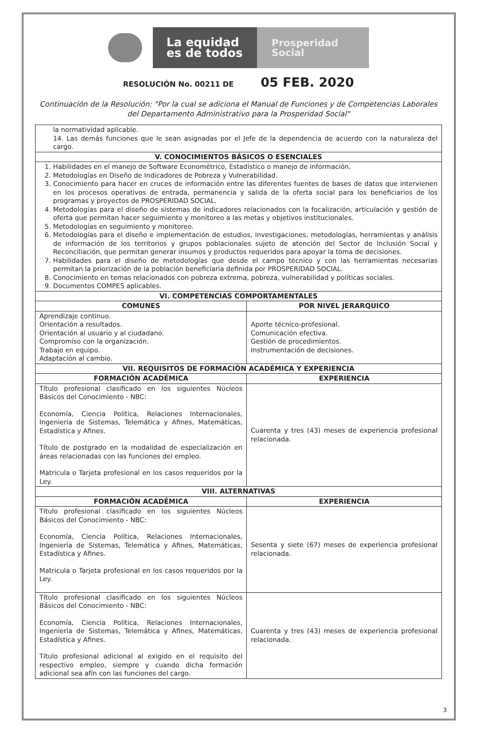La equidad es de todos
Prosperidad Social
RESOLUCIÓN No. 00211 DE 05 FEB. 2020
Continuación de la Resolución: "Por la cual se adiciona el Manual de Funciones y de Competencias Laborales del Departamento Administrativo para la Prosperidad Social"
| la normatividad aplicable. 14. Las demás funciones que le sean asignadas por el Jefe de la dependencia de acuerdo con la naturaleza del cargo. | |
| V. CONOCIMIENTOS BÁSICOS O ESENCIALES | |
| 1. Habilidades en el manejo de Software Econométrico, Estadístico o manejo de información. 2. Metodologías en Diseño de Indicadores de Pobreza y Vulnerabilidad. 3. Conocimiento para hacer en cruces de información entre las diferentes fuentes de bases de datos que intervienen en los procesos operativos de entrada, permanencia y salida de la oferta social para los beneficiarios de los programas y proyectos de PROSPERIDAD SOCIAL. 4. Metodologías para el diseño de sistemas de indicadores relacionados con la focalización, articulación y gestión de oferta que permitan hacer seguimiento y monitoreo a las metas y objetivos institucionales. 5. Metodologías en seguimiento y monitoreo. 6. Metodologías para el diseño e implementación de estudios, investigaciones, metodologías, herramientas y análisis de información de los territorios y grupos poblacionales sujeto de atención del Sector de Inclusión Social y Reconciliación, que permitan generar insumos y productos requeridos para apoyar la toma de decisiones. 7. Habilidades para el diseño de metodologías que desde el campo técnico y con las herramientas necesarias permitan la priorización de la población beneficiaria definida por PROSPERIDAD SOCIAL. 8. Conocimiento en temas relacionados con pobreza extrema, pobreza, vulnerabilidad y políticas sociales. 9. Documentos COMPES aplicables. | |
| VI. COMPETENCIAS COMPORTAMENTALES | |
| COMUNES | POR NIVEL JERARQUICO |
| Aprendizaje continuo. Orientación a resultados. Orientación al usuario y al ciudadano. Compromiso con la organización. Trabajo en equipo. Adaptación al cambio. | Aporte técnico-profesional. Comunicación efectiva. Gestión de procedimientos. Instrumentación de decisiones. |
| VII. REQUISITOS DE FORMACIÓN ACADÉMICA Y EXPERIENCIA | |
| FORMACIÓN ACADÉMICA | EXPERIENCIA |
| Título profesional clasificado en los siguientes Núcleos Básicos del Conocimiento - NBC: Economía, Ciencia Política, Relaciones Internacionales, Ingeniería de Sistemas, Telemática y Afines, Matemáticas, Estadística y Afines. Título de postgrado en la modalidad de especialización en áreas relacionadas con las funciones del empleo. Matricula o Tarjeta profesional en los casos requeridos por la Ley. | Cuarenta y tres (43) meses de experiencia profesional relacionada. |
| VIII. ALTERNATIVAS | |
| FORMACIÓN ACADÉMICA | EXPERIENCIA |
| Título profesional clasificado en los siguientes Núcleos Básicos del Conocimiento - NBC: Economía, Ciencia Política, Relaciones Internacionales, Ingeniería de Sistemas, Telemática y Afines, Matemáticas, Estadística y Afines. Matricula o Tarjeta profesional en los casos requeridos por la Ley. | Sesenta y siete (67) meses de experiencia profesional relacionada. |
| Título profesional clasificado en los siguientes Núcleos Básicos del Conocimiento - NBC: Economía, Ciencia Política, Relaciones Internacionales, Ingeniería de Sistemas, Telemática y Afines, Matemáticas, Estadística y Afines. Título profesional adicional al exigido en el requisito del respectivo empleo, siempre y cuando dicha formación adicional sea afín con las funciones del cargo. | Cuarenta y tres (43) meses de experiencia profesional relacionada. |
3